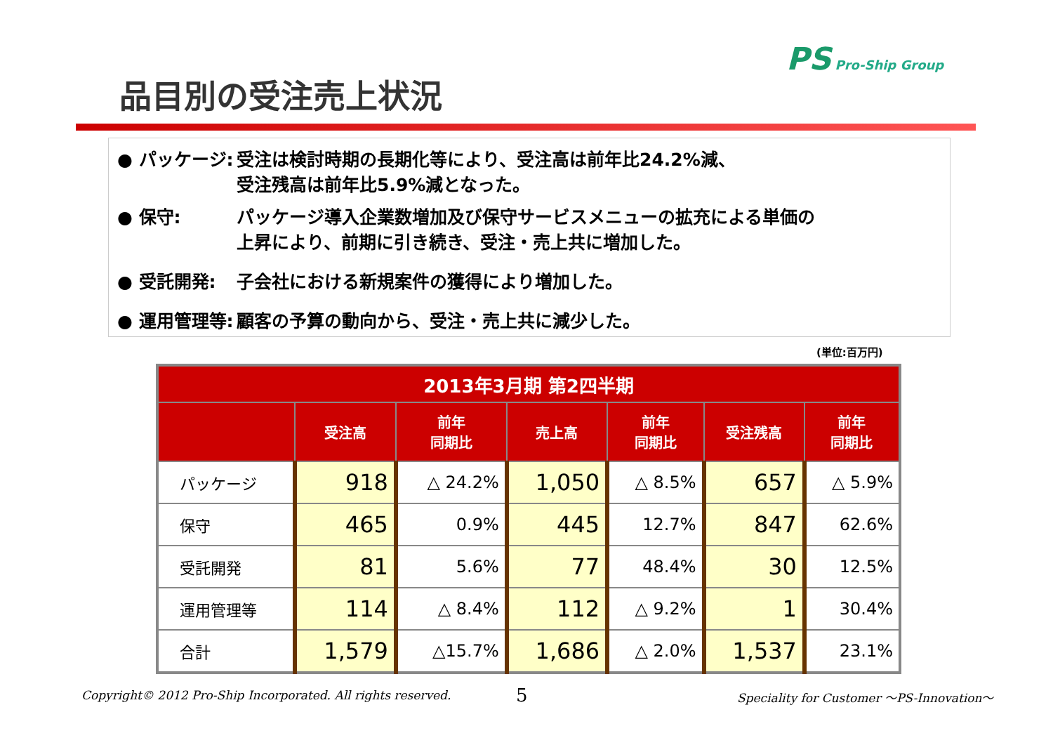PS Pro-Ship Group
品目別の受注売上状況
● パッケージ: 受注は検討時期の長期化等により、受注高は前年比24.2%減、
受注残高は前年比5.9%減となった。
● 保守: パッケージ導入企業数増加及び保守サービスメニューの拡充による単価の
上昇により、前期に引き続き、受注・売上共に増加した。
● 受託開発: 子会社における新規案件の獲得により増加した。
● 運用管理等: 顧客の予算の動向から、受注・売上共に減少した。
(単位:百万円)
| 2013年3月期 第2四半期 | | | | | | |
| --- | --- | --- | --- | --- | --- | --- |
| | 受注高 | 前年 同期比 | 売上高 | 前年 同期比 | 受注残高 | 前年 同期比 |
| パッケージ | 918 | △ 24.2% | 1,050 | △ 8.5% | 657 | △ 5.9% |
| 保守 | 465 | 0.9% | 445 | 12.7% | 847 | 62.6% |
| 受託開発 | 81 | 5.6% | 77 | 48.4% | 30 | 12.5% |
| 運用管理等 | 114 | △ 8.4% | 112 | △ 9.2% | 1 | 30.4% |
| 合計 | 1,579 | △15.7% | 1,686 | △ 2.0% | 1,537 | 23.1% |
Copyright© 2012 Pro-Ship Incorporated. All rights reserved.
5
Speciality for Customer ～PS-Innovation～